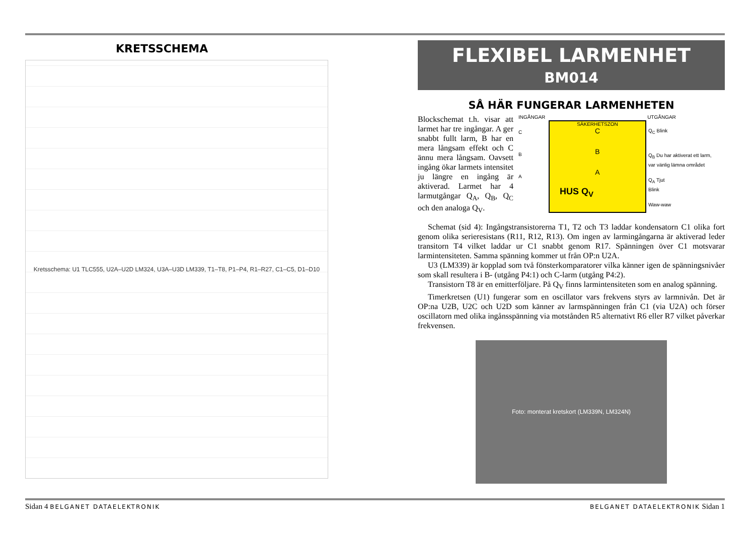KRETSSCHEMA
Kretsschema: U1 TLC555, U2A–U2D LM324, U3A–U3D LM339, T1–T8, P1–P4, R1–R27, C1–C5, D1–D10
FLEXIBEL LARMENHET
BM014
SÅ HÄR FUNGERAR LARMENHETEN
Blockschemat t.h. visar att larmet har tre ingångar. A ger snabbt fullt larm, B har en mera långsam effekt och C ännu mera långsam. Oavsett ingång ökar larmets intensitet ju längre en ingång är aktiverad. Larmet har 4 larmutgångar Q<sub>A</sub>, Q<sub>B</sub>, Q<sub>C</sub> och den analoga Q<sub>V</sub>.
INGÅNGAR UTGÅNGAR
SÄKERHETSZON
C
B
A
HUS Q<sub>V</sub>
C
B
A
Q<sub>C</sub> Blink
Q<sub>B</sub> Du har aktiverat ett larm,
var vänlig lämna området
Q<sub>A</sub> Tjut
Blink
Waw-waw
Schemat (sid 4): Ingångstransistorerna T1, T2 och T3 laddar kondensatorn C1 olika fort genom olika serieresistans (R11, R12, R13). Om ingen av larmingångarna är aktiverad leder transitorn T4 vilket laddar ur C1 snabbt genom R17. Spänningen över C1 motsvarar larmintensiteten. Samma spänning kommer ut från OP:n U2A.
U3 (LM339) är kopplad som två fönsterkomparatorer vilka känner igen de spänningsnivåer som skall resultera i B- (utgång P4:1) och C-larm (utgång P4:2).
Transistorn T8 är en emitterföljare. På Q<sub>V</sub> finns larmintensiteten som en analog spänning.
Timerkretsen (U1) fungerar som en oscillator vars frekvens styrs av larmnivån. Det är OP:na U2B, U2C och U2D som känner av larmspänningen från C1 (via U2A) och förser oscillatorn med olika ingånsspänning via motstånden R5 alternativt R6 eller R7 vilket påverkar frekvensen.
Foto: monterat kretskort (LM339N, LM324N)
Sidan 4 BELGANET DATAELEKTRONIK BELGANET DATAELEKTRONIK Sidan 1